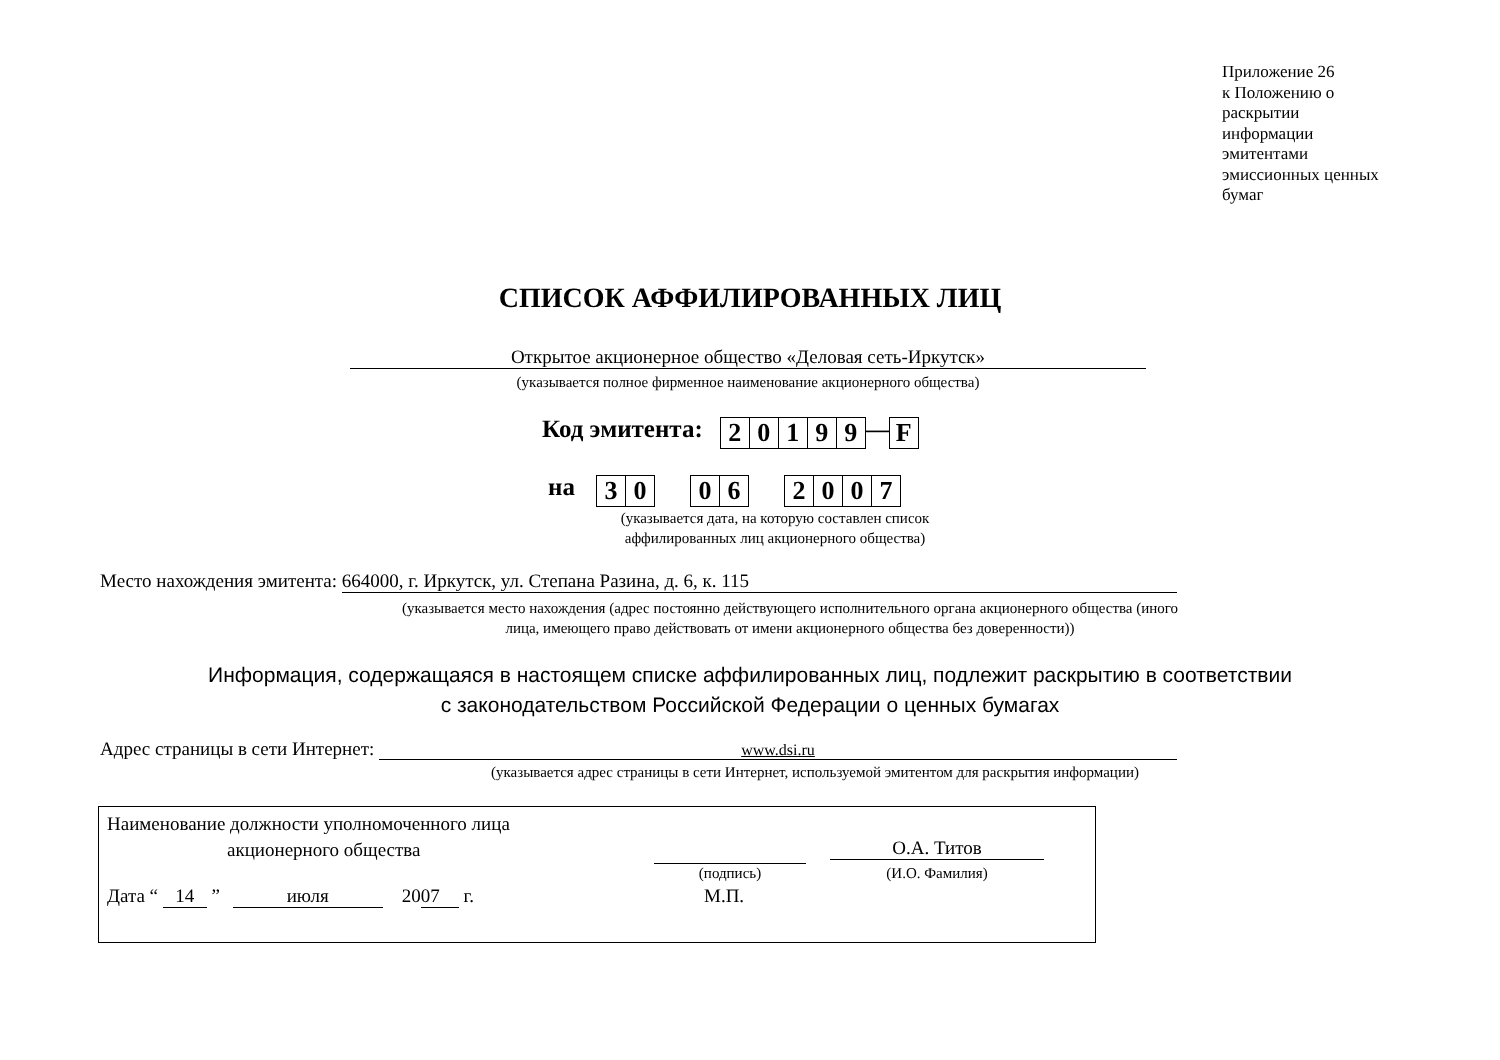Приложение 26
к Положению о
раскрытии
информации
эмитентами
эмиссионных ценных
бумаг
СПИСОК АФФИЛИРОВАННЫХ ЛИЦ
Открытое акционерное общество «Деловая сеть-Иркутск»
(указывается полное фирменное наименование акционерного общества)
Код эмитента: 20199—F
на 30 06 2007
(указывается дата, на которую составлен список аффилированных лиц акционерного общества)
Место нахождения эмитента: 664000, г. Иркутск, ул. Степана Разина, д. 6, к. 115
(указывается место нахождения (адрес постоянно действующего исполнительного органа акционерного общества (иного лица, имеющего право действовать от имени акционерного общества без доверенности))
Информация, содержащаяся в настоящем списке аффилированных лиц, подлежит раскрытию в соответствии
с законодательством Российской Федерации о ценных бумагах
Адрес страницы в сети Интернет: www.dsi.ru
(указывается адрес страницы в сети Интернет, используемой эмитентом для раскрытия информации)
Наименование должности уполномоченного лица
акционерного общества
О.А. Титов
(подпись) (И.О. Фамилия)
Дата “ 14 ” июля 20 07 г. М.П.